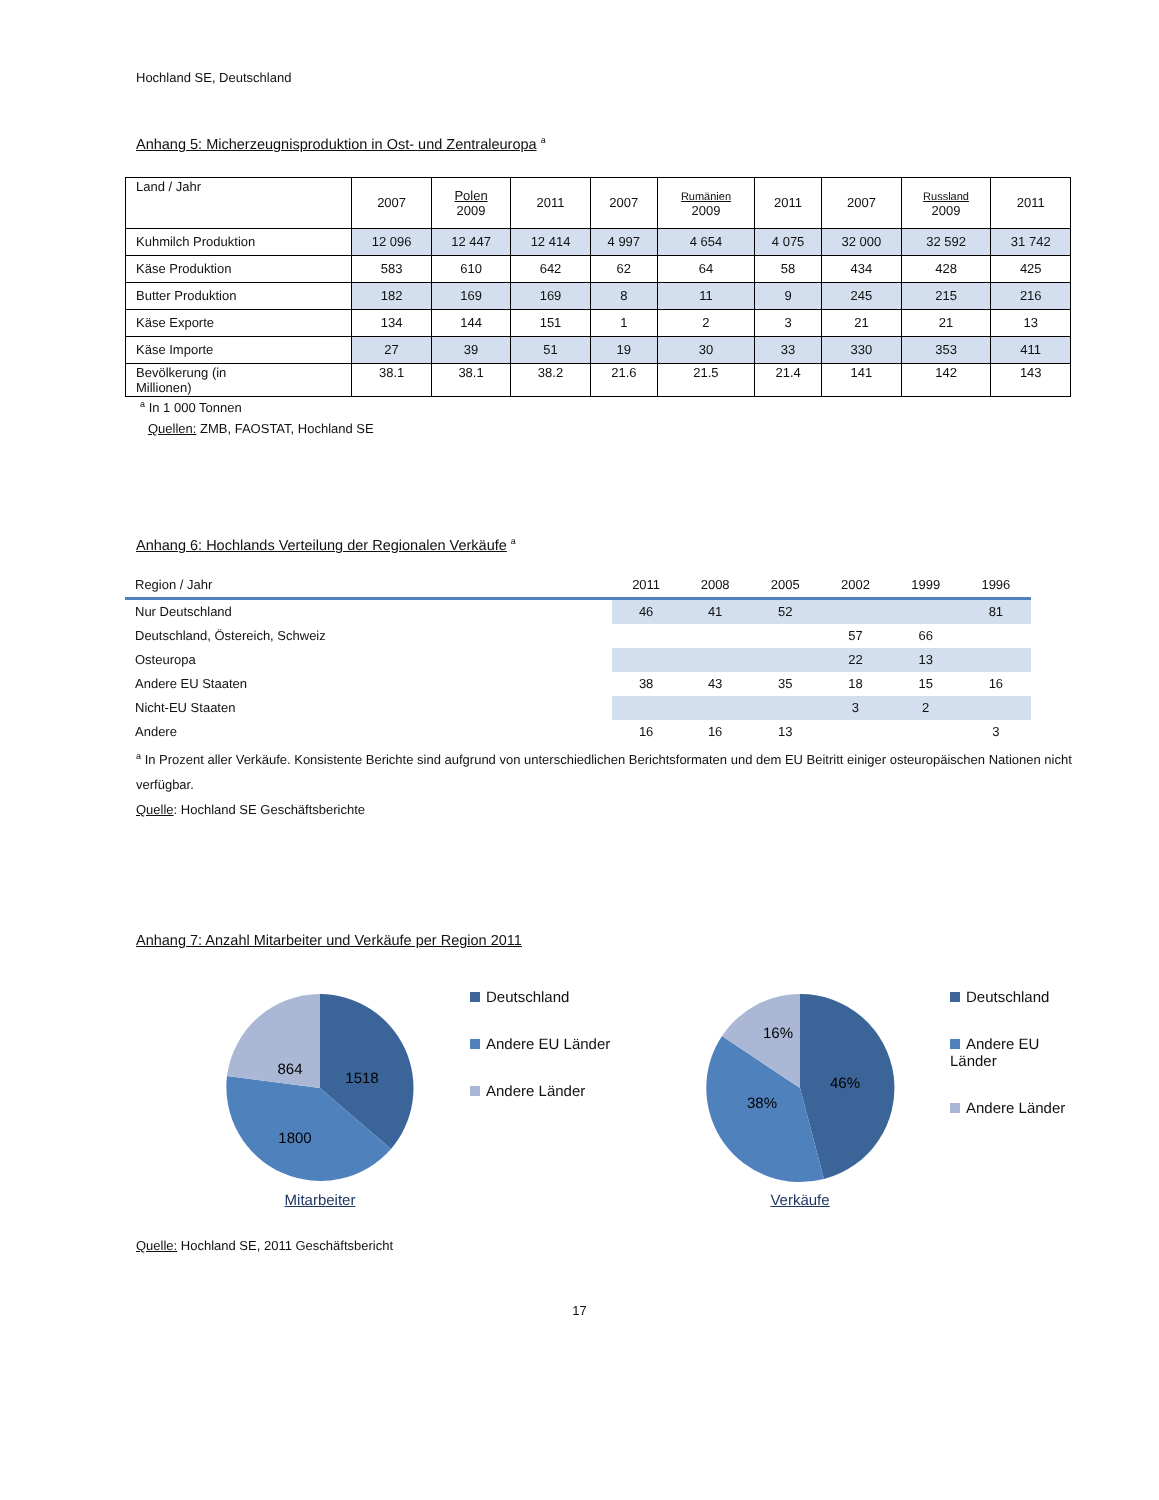Hochland SE, Deutschland
Anhang 5: Micherzeugnisproduktion in Ost- und Zentraleuropa <sup>a</sup>
| Land / Jahr | 2007 | Polen 2009 | 2011 | 2007 | Rumänien 2009 | 2011 | 2007 | Russland 2009 | 2011 |
| Kuhmilch Produktion | 12 096 | 12 447 | 12 414 | 4 997 | 4 654 | 4 075 | 32 000 | 32 592 | 31 742 |
| Käse Produktion | 583 | 610 | 642 | 62 | 64 | 58 | 434 | 428 | 425 |
| Butter Produktion | 182 | 169 | 169 | 8 | 11 | 9 | 245 | 215 | 216 |
| Käse Exporte | 134 | 144 | 151 | 1 | 2 | 3 | 21 | 21 | 13 |
| Käse Importe | 27 | 39 | 51 | 19 | 30 | 33 | 330 | 353 | 411 |
| Bevölkerung (in Millionen) | 38.1 | 38.1 | 38.2 | 21.6 | 21.5 | 21.4 | 141 | 142 | 143 |
<sup>a</sup> In 1 000 Tonnen
Quellen: ZMB, FAOSTAT, Hochland SE
Anhang 6: Hochlands Verteilung der Regionalen Verkäufe <sup>a</sup>
| Region / Jahr | 2011 | 2008 | 2005 | 2002 | 1999 | 1996 |
| --- | --- | --- | --- | --- | --- | --- |
| Nur Deutschland | 46 | 41 | 52 | | | 81 |
| Deutschland, Östereich, Schweiz | | | | 57 | 66 | |
| Osteuropa | | | | 22 | 13 | |
| Andere EU Staaten | 38 | 43 | 35 | 18 | 15 | 16 |
| Nicht-EU Staaten | | | | 3 | 2 | |
| Andere | 16 | 16 | 13 | | | 3 |
<sup>a</sup> In Prozent aller Verkäufe. Konsistente Berichte sind aufgrund von unterschiedlichen Berichtsformaten und dem EU Beitritt einiger osteuropäischen Nationen nicht verfügbar.
Quelle: Hochland SE Geschäftsberichte
Anhang 7: Anzahl Mitarbeiter und Verkäufe per Region 2011
1518
1800
864
Mitarbeiter
Deutschland
Andere EU Länder
Andere Länder
46%
38%
16%
Verkäufe
Deutschland
Andere EU Länder
Andere Länder
Quelle: Hochland SE, 2011 Geschäftsbericht
17